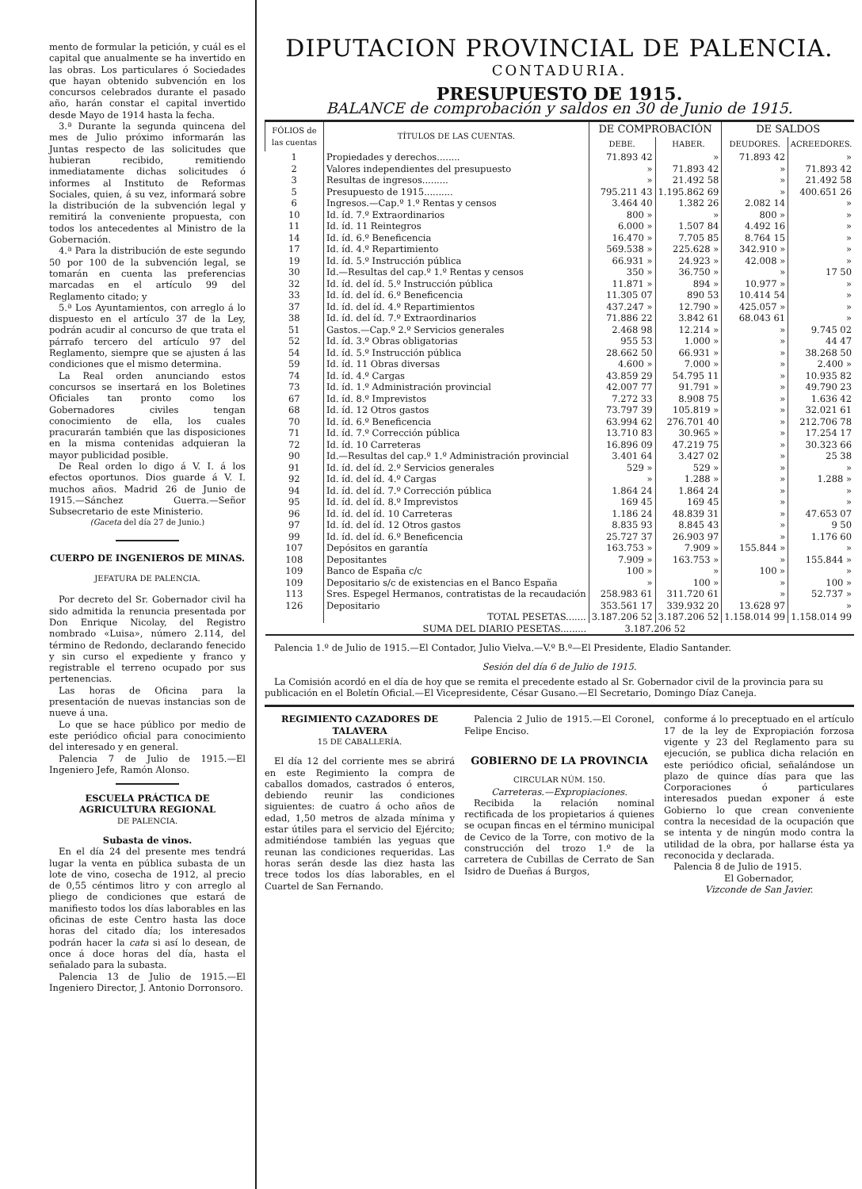mento de formular la petición, y cuál es el capital que anualmente se ha invertido en las obras. Los particulares ó Sociedades que hayan obtenido subvención en los concursos celebrados durante el pasado año, harán constar el capital invertido desde Mayo de 1914 hasta la fecha.
3.ª Durante la segunda quincena del mes de Julio próximo informarán las Juntas respecto de las solicitudes que hubieran recibido, remitiendo inmediatamente dichas solicitudes ó informes al Instituto de Reformas Sociales, quien, á su vez, informará sobre la distribución de la subvención legal y remitirá la conveniente propuesta, con todos los antecedentes al Ministro de la Gobernación.
4.ª Para la distribución de este segundo 50 por 100 de la subvención legal, se tomarán en cuenta las preferencias marcadas en el artículo 99 del Reglamento citado; y
5.ª Los Ayuntamientos, con arreglo á lo dispuesto en el artículo 37 de la Ley, podrán acudir al concurso de que trata el párrafo tercero del artículo 97 del Reglamento, siempre que se ajusten á las condiciones que el mismo determina.
La Real orden anunciando estos concursos se insertará en los Boletines Oficiales tan pronto como los Gobernadores civiles tengan conocimiento de ella, los cuales pracurarán también que las disposiciones en la misma contenidas adquieran la mayor publicidad posible.
De Real orden lo digo á V. I. á los efectos oportunos. Dios guarde á V. I. muchos años. Madrid 26 de Junio de 1915.—Sánchez Guerra.—Señor Subsecretario de este Ministerio.
(Gaceta del día 27 de Junio.)
CUERPO DE INGENIEROS DE MINAS.
JEFATURA DE PALENCIA.
Por decreto del Sr. Gobernador civil ha sido admitida la renuncia presentada por Don Enrique Nicolay, del Registro nombrado «Luisa», número 2.114, del término de Redondo, declarando fenecido y sin curso el expediente y franco y registrable el terreno ocupado por sus pertenencias.
Las horas de Oficina para la presentación de nuevas instancias son de nueve á una.
Lo que se hace público por medio de este periódico oficial para conocimiento del interesado y en general.
Palencia 7 de Julio de 1915.—El Ingeniero Jefe, Ramón Alonso.
ESCUELA PRÁCTICA DE AGRICULTURA REGIONAL
DE PALENCIA.
Subasta de vinos.
En el día 24 del presente mes tendrá lugar la venta en pública subasta de un lote de vino, cosecha de 1912, al precio de 0,55 céntimos litro y con arreglo al pliego de condiciones que estará de manifiesto todos los días laborables en las oficinas de este Centro hasta las doce horas del citado día; los interesados podrán hacer la cata si así lo desean, de once á doce horas del día, hasta el señalado para la subasta.
Palencia 13 de Julio de 1915.—El Ingeniero Director, J. Antonio Dorronsoro.
DIPUTACION PROVINCIAL DE PALENCIA.
CONTADURIA.
PRESUPUESTO DE 1915.
BALANCE de comprobación y saldos en 30 de Junio de 1915.
| FÓLIOS de las cuentas | TÍTULOS DE LAS CUENTAS. | DE COMPROBACIÓN | | DE SALDOS | |
| --- | --- | --- | --- | --- | --- |
| | | DEBE. | HABER. | DEUDORES. | ACREEDORES. |
| 1 | Propiedades y derechos........ | 71.893 42 | » | 71.893 42 | » |
| 2 | Valores independientes del presupuesto | » | 71.893 42 | » | 71.893 42 |
| 3 | Resultas de ingresos......... | » | 21.492 58 | » | 21.492 58 |
| 5 | Presupuesto de 1915.......... | 795.211 43 | 1.195.862 69 | » | 400.651 26 |
| 6 | Ingresos.—Cap.º 1.º Rentas y censos | 3.464 40 | 1.382 26 | 2.082 14 | » |
| 10 | Id. íd. 7.º Extraordinarios | 800 » | » | 800 » | » |
| 11 | Id. íd. 11 Reintegros | 6.000 » | 1.507 84 | 4.492 16 | » |
| 14 | Id. íd. 6.º Beneficencia | 16.470 » | 7.705 85 | 8.764 15 | » |
| 17 | Id. íd. 4.º Repartimiento | 569.538 » | 225.628 » | 342.910 » | » |
| 19 | Id. íd. 5.º Instrucción pública | 66.931 » | 24.923 » | 42.008 » | » |
| 30 | Id.—Resultas del cap.º 1.º Rentas y censos | 350 » | 36.750 » | » | 17 50 |
| 32 | Id. íd. del íd. 5.º Instrucción pública | 11.871 » | 894 » | 10.977 » | » |
| 33 | Id. íd. del íd. 6.º Beneficencia | 11.305 07 | 890 53 | 10.414 54 | » |
| 37 | Id. íd. del íd. 4.º Repartimientos | 437.247 » | 12.790 » | 425.057 » | » |
| 38 | Id. íd. del íd. 7.º Extraordinarios | 71.886 22 | 3.842 61 | 68.043 61 | » |
| 51 | Gastos.—Cap.º 2.º Servicios generales | 2.468 98 | 12.214 » | » | 9.745 02 |
| 52 | Id. íd. 3.º Obras obligatorias | 955 53 | 1.000 » | » | 44 47 |
| 54 | Id. íd. 5.º Instrucción pública | 28.662 50 | 66.931 » | » | 38.268 50 |
| 59 | Id. íd. 11 Obras diversas | 4.600 » | 7.000 » | » | 2.400 » |
| 74 | Id. íd. 4.º Cargas | 43.859 29 | 54.795 11 | » | 10.935 82 |
| 73 | Id. íd. 1.º Administración provincial | 42.007 77 | 91.791 » | » | 49.790 23 |
| 67 | Id. íd. 8.º Imprevistos | 7.272 33 | 8.908 75 | » | 1.636 42 |
| 68 | Id. íd. 12 Otros gastos | 73.797 39 | 105.819 » | » | 32.021 61 |
| 70 | Id. íd. 6.º Beneficencia | 63.994 62 | 276.701 40 | » | 212.706 78 |
| 71 | Id. íd. 7.º Corrección pública | 13.710 83 | 30.965 » | » | 17.254 17 |
| 72 | Id. íd. 10 Carreteras | 16.896 09 | 47.219 75 | » | 30.323 66 |
| 90 | Id.—Resultas del cap.º 1.º Administración provincial | 3.401 64 | 3.427 02 | » | 25 38 |
| 91 | Id. íd. del íd. 2.º Servicios generales | 529 » | 529 » | » | » |
| 92 | Id. íd. del íd. 4.º Cargas | » | 1.288 » | » | 1.288 » |
| 94 | Id. íd. del íd. 7.º Corrección pública | 1.864 24 | 1.864 24 | » | » |
| 95 | Id. íd. del íd. 8.º Imprevistos | 169 45 | 169 45 | » | » |
| 96 | Id. íd. del íd. 10 Carreteras | 1.186 24 | 48.839 31 | » | 47.653 07 |
| 97 | Id. íd. del íd. 12 Otros gastos | 8.835 93 | 8.845 43 | » | 9 50 |
| 99 | Id. íd. del íd. 6.º Beneficencia | 25.727 37 | 26.903 97 | » | 1.176 60 |
| 107 | Depósitos en garantía | 163.753 » | 7.909 » | 155.844 » | » |
| 108 | Depositantes | 7.909 » | 163.753 » | » | 155.844 » |
| 109 | Banco de España c/c | 100 » | » | 100 » | » |
| 109 | Depositario s/c de existencias en el Banco España | » | 100 » | » | 100 » |
| 113 | Sres. Espegel Hermanos, contratistas de la recaudación | 258.983 61 | 311.720 61 | » | 52.737 » |
| 126 | Depositario | 353.561 17 | 339.932 20 | 13.628 97 | » |
| | TOTAL PESETAS....... | 3.187.206 52 | 3.187.206 52 | 1.158.014 99 | 1.158.014 99 |
| | SUMA DEL DIARIO PESETAS......... | 3.187.206 52 | | | |
Palencia 1.º de Julio de 1915.—El Contador, Julio Vielva.—V.º B.º—El Presidente, Eladio Santander.
Sesión del día 6 de Julio de 1915.
La Comisión acordó en el día de hoy que se remita el precedente estado al Sr. Gobernador civil de la provincia para su publicación en el Boletín Oficial.—El Vicepresidente, César Gusano.—El Secretario, Domingo Díaz Caneja.
REGIMIENTO CAZADORES DE TALAVERA
15 DE CABALLERÍA.
El día 12 del corriente mes se abrirá en este Regimiento la compra de caballos domados, castrados ó enteros, debiendo reunir las condiciones siguientes: de cuatro á ocho años de edad, 1,50 metros de alzada mínima y estar útiles para el servicio del Ejército; admitiéndose también las yeguas que reunan las condiciones requeridas. Las horas serán desde las diez hasta las trece todos los días laborables, en el Cuartel de San Fernando.
Palencia 2 Julio de 1915.—El Coronel, Felipe Enciso.
GOBIERNO DE LA PROVINCIA
CIRCULAR NÚM. 150.
Carreteras.—Expropiaciones.
Recibida la relación nominal rectificada de los propietarios á quienes se ocupan fincas en el término municipal de Cevico de la Torre, con motivo de la construcción del trozo 1.º de la carretera de Cubillas de Cerrato de San Isidro de Dueñas á Burgos,
conforme á lo preceptuado en el artículo 17 de la ley de Expropiación forzosa vigente y 23 del Reglamento para su ejecución, se publica dicha relación en este periódico oficial, señalándose un plazo de quince días para que las Corporaciones ó particulares interesados puedan exponer á este Gobierno lo que crean conveniente contra la necesidad de la ocupación que se intenta y de ningún modo contra la utilidad de la obra, por hallarse ésta ya reconocida y declarada.
Palencia 8 de Julio de 1915.
El Gobernador,
Vizconde de San Javier.